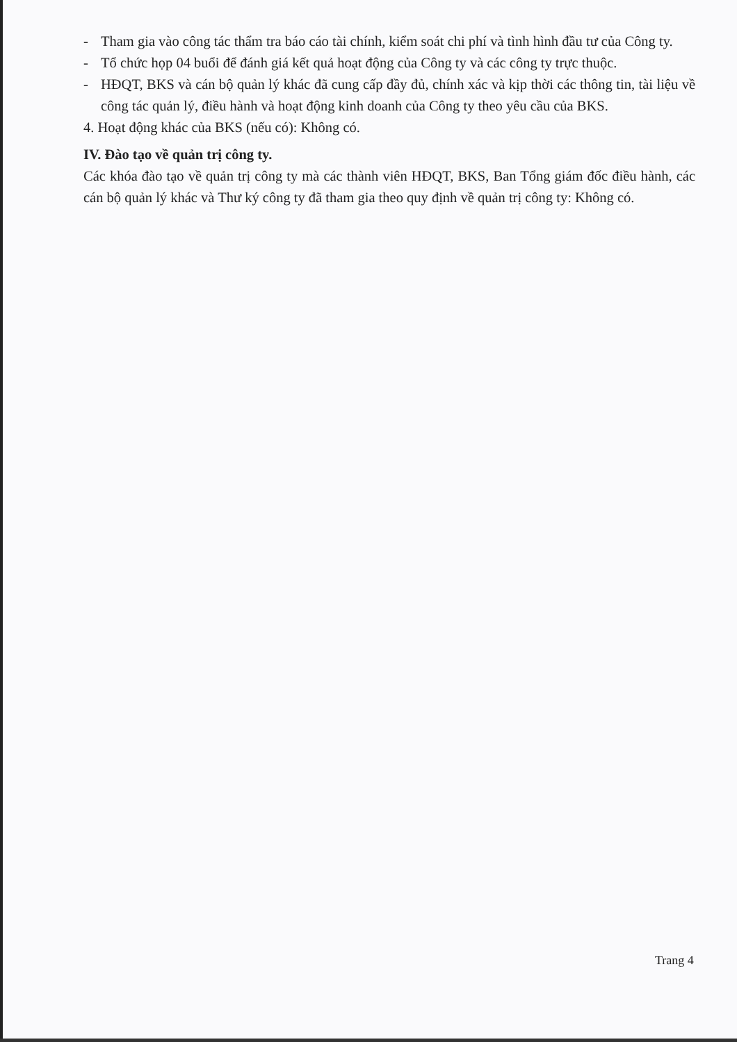- Tham gia vào công tác thẩm tra báo cáo tài chính, kiểm soát chi phí và tình hình đầu tư của Công ty.
- Tổ chức họp 04 buổi để đánh giá kết quả hoạt động của Công ty và các công ty trực thuộc.
- HĐQT, BKS và cán bộ quản lý khác đã cung cấp đầy đủ, chính xác và kịp thời các thông tin, tài liệu về công tác quản lý, điều hành và hoạt động kinh doanh của Công ty theo yêu cầu của BKS.
4. Hoạt động khác của BKS (nếu có): Không có.
IV. Đào tạo về quản trị công ty.
Các khóa đào tạo về quản trị công ty mà các thành viên HĐQT, BKS, Ban Tổng giám đốc điều hành, các cán bộ quản lý khác và Thư ký công ty đã tham gia theo quy định về quản trị công ty: Không có.
Trang 4